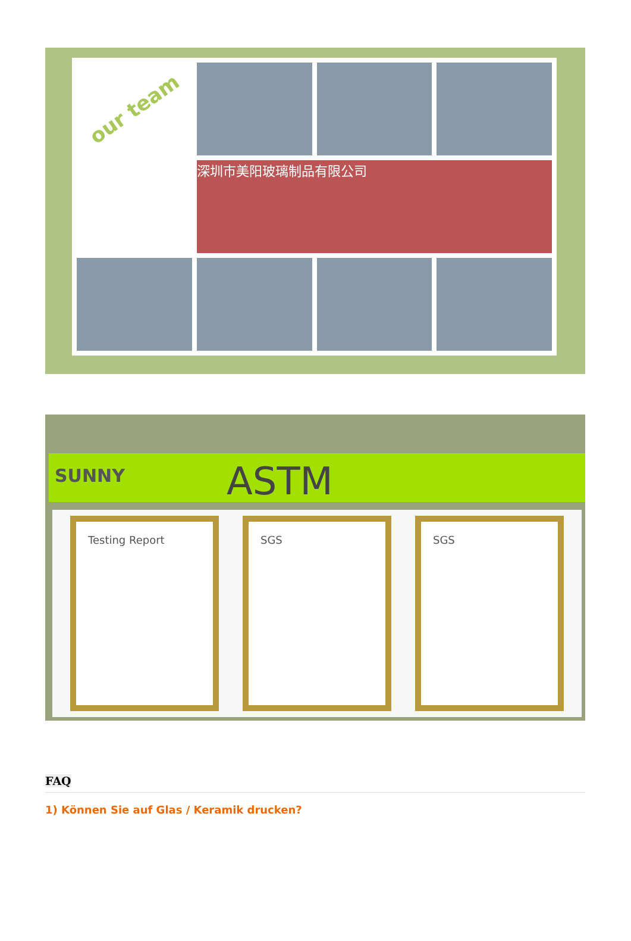our team
深圳市美阳玻璃制品有限公司
SUNNY ASTM
Testing Report SGS SGS
FAQ
1) Können Sie auf Glas / Keramik drucken?